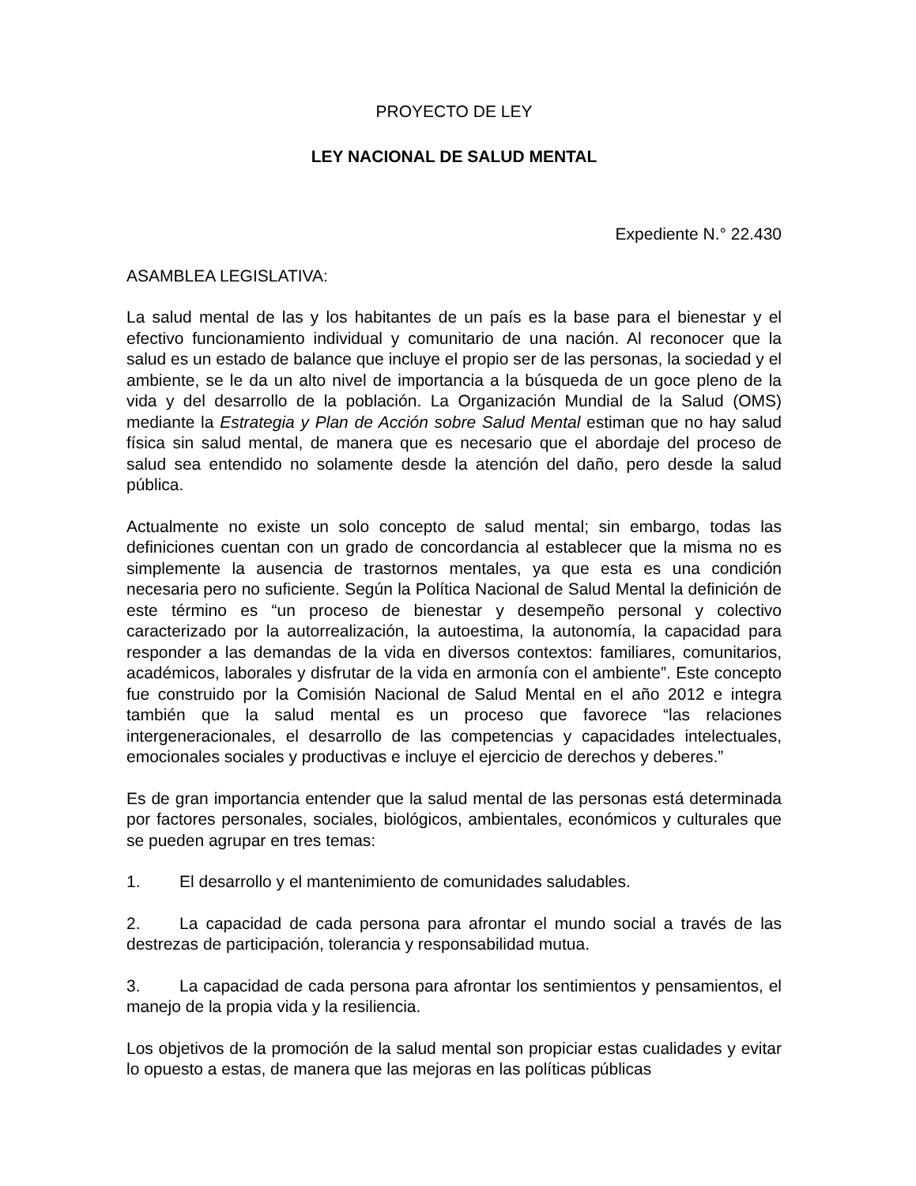PROYECTO DE LEY
LEY NACIONAL DE SALUD MENTAL
Expediente N.° 22.430
ASAMBLEA LEGISLATIVA:
La salud mental de las y los habitantes de un país es la base para el bienestar y el efectivo funcionamiento individual y comunitario de una nación. Al reconocer que la salud es un estado de balance que incluye el propio ser de las personas, la sociedad y el ambiente, se le da un alto nivel de importancia a la búsqueda de un goce pleno de la vida y del desarrollo de la población. La Organización Mundial de la Salud (OMS) mediante la Estrategia y Plan de Acción sobre Salud Mental estiman que no hay salud física sin salud mental, de manera que es necesario que el abordaje del proceso de salud sea entendido no solamente desde la atención del daño, pero desde la salud pública.
Actualmente no existe un solo concepto de salud mental; sin embargo, todas las definiciones cuentan con un grado de concordancia al establecer que la misma no es simplemente la ausencia de trastornos mentales, ya que esta es una condición necesaria pero no suficiente. Según la Política Nacional de Salud Mental la definición de este término es “un proceso de bienestar y desempeño personal y colectivo caracterizado por la autorrealización, la autoestima, la autonomía, la capacidad para responder a las demandas de la vida en diversos contextos: familiares, comunitarios, académicos, laborales y disfrutar de la vida en armonía con el ambiente”. Este concepto fue construido por la Comisión Nacional de Salud Mental en el año 2012 e integra también que la salud mental es un proceso que favorece “las relaciones intergeneracionales, el desarrollo de las competencias y capacidades intelectuales, emocionales sociales y productivas e incluye el ejercicio de derechos y deberes.”
Es de gran importancia entender que la salud mental de las personas está determinada por factores personales, sociales, biológicos, ambientales, económicos y culturales que se pueden agrupar en tres temas:
1. El desarrollo y el mantenimiento de comunidades saludables.
2. La capacidad de cada persona para afrontar el mundo social a través de las destrezas de participación, tolerancia y responsabilidad mutua.
3. La capacidad de cada persona para afrontar los sentimientos y pensamientos, el manejo de la propia vida y la resiliencia.
Los objetivos de la promoción de la salud mental son propiciar estas cualidades y evitar lo opuesto a estas, de manera que las mejoras en las políticas públicas